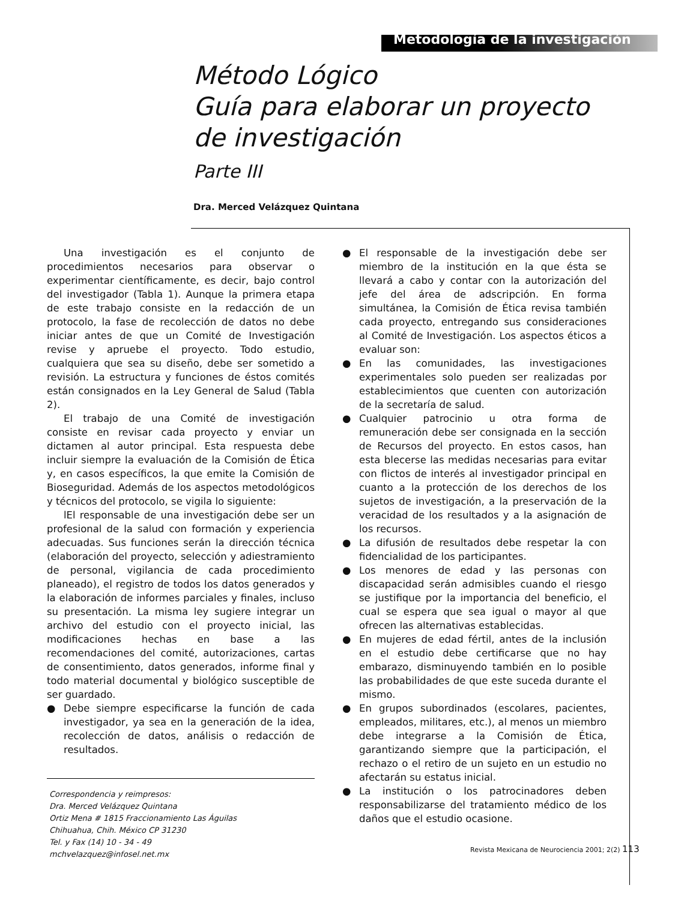Metodología de la investigación
Método Lógico
Guía para elaborar un proyecto de investigación
Parte III
Dra. Merced Velázquez Quintana
Una investigación es el conjunto de procedimientos necesarios para observar o experimentar científicamente, es decir, bajo control del investigador (Tabla 1). Aunque la primera etapa de este trabajo consiste en la redacción de un protocolo, la fase de recolección de datos no debe iniciar antes de que un Comité de Investigación revise y apruebe el proyecto. Todo estudio, cualquiera que sea su diseño, debe ser sometido a revisión. La estructura y funciones de éstos comités están consignados en la Ley General de Salud (Tabla 2).
El trabajo de una Comité de investigación consiste en revisar cada proyecto y enviar un dictamen al autor principal. Esta respuesta debe incluir siempre la evaluación de la Comisión de Ética y, en casos específicos, la que emite la Comisión de Bioseguridad. Además de los aspectos metodológicos y técnicos del protocolo, se vigila lo siguiente:
lEl responsable de una investigación debe ser un profesional de la salud con formación y experiencia adecuadas. Sus funciones serán la dirección técnica (elaboración del proyecto, selección y adiestramiento de personal, vigilancia de cada procedimiento planeado), el registro de todos los datos generados y la elaboración de informes parciales y finales, incluso su presentación. La misma ley sugiere integrar un archivo del estudio con el proyecto inicial, las modificaciones hechas en base a las recomendaciones del comité, autorizaciones, cartas de consentimiento, datos generados, informe final y todo material documental y biológico susceptible de ser guardado.
● Debe siempre especificarse la función de cada investigador, ya sea en la generación de la idea, recolección de datos, análisis o redacción de resultados.
Correspondencia y reimpresos:
Dra. Merced Velázquez Quintana
Ortiz Mena # 1815 Fraccionamiento Las Águilas
Chihuahua, Chih. México CP 31230
Tel. y Fax (14) 10 - 34 - 49
mchvelazquez@infosel.net.mx
● El responsable de la investigación debe ser miembro de la institución en la que ésta se llevará a cabo y contar con la autorización del jefe del área de adscripción. En forma simultánea, la Comisión de Ética revisa también cada proyecto, entregando sus consideraciones al Comité de Investigación. Los aspectos éticos a evaluar son:
● En las comunidades, las investigaciones experimentales solo pueden ser realizadas por establecimientos que cuenten con autorización de la secretaría de salud.
● Cualquier patrocinio u otra forma de remuneración debe ser consignada en la sección de Recursos del proyecto. En estos casos, han esta blecerse las medidas necesarias para evitar con flictos de interés al investigador principal en cuanto a la protección de los derechos de los sujetos de investigación, a la preservación de la veracidad de los resultados y a la asignación de los recursos.
● La difusión de resultados debe respetar la con fidencialidad de los participantes.
● Los menores de edad y las personas con discapacidad serán admisibles cuando el riesgo se justifique por la importancia del beneficio, el cual se espera que sea igual o mayor al que ofrecen las alternativas establecidas.
● En mujeres de edad fértil, antes de la inclusión en el estudio debe certificarse que no hay embarazo, disminuyendo también en lo posible las probabilidades de que este suceda durante el mismo.
● En grupos subordinados (escolares, pacientes, empleados, militares, etc.), al menos un miembro debe integrarse a la Comisión de Ética, garantizando siempre que la participación, el rechazo o el retiro de un sujeto en un estudio no afectarán su estatus inicial.
● La institución o los patrocinadores deben responsabilizarse del tratamiento médico de los daños que el estudio ocasione.
Revista Mexicana de Neurociencia 2001; 2(2) 113